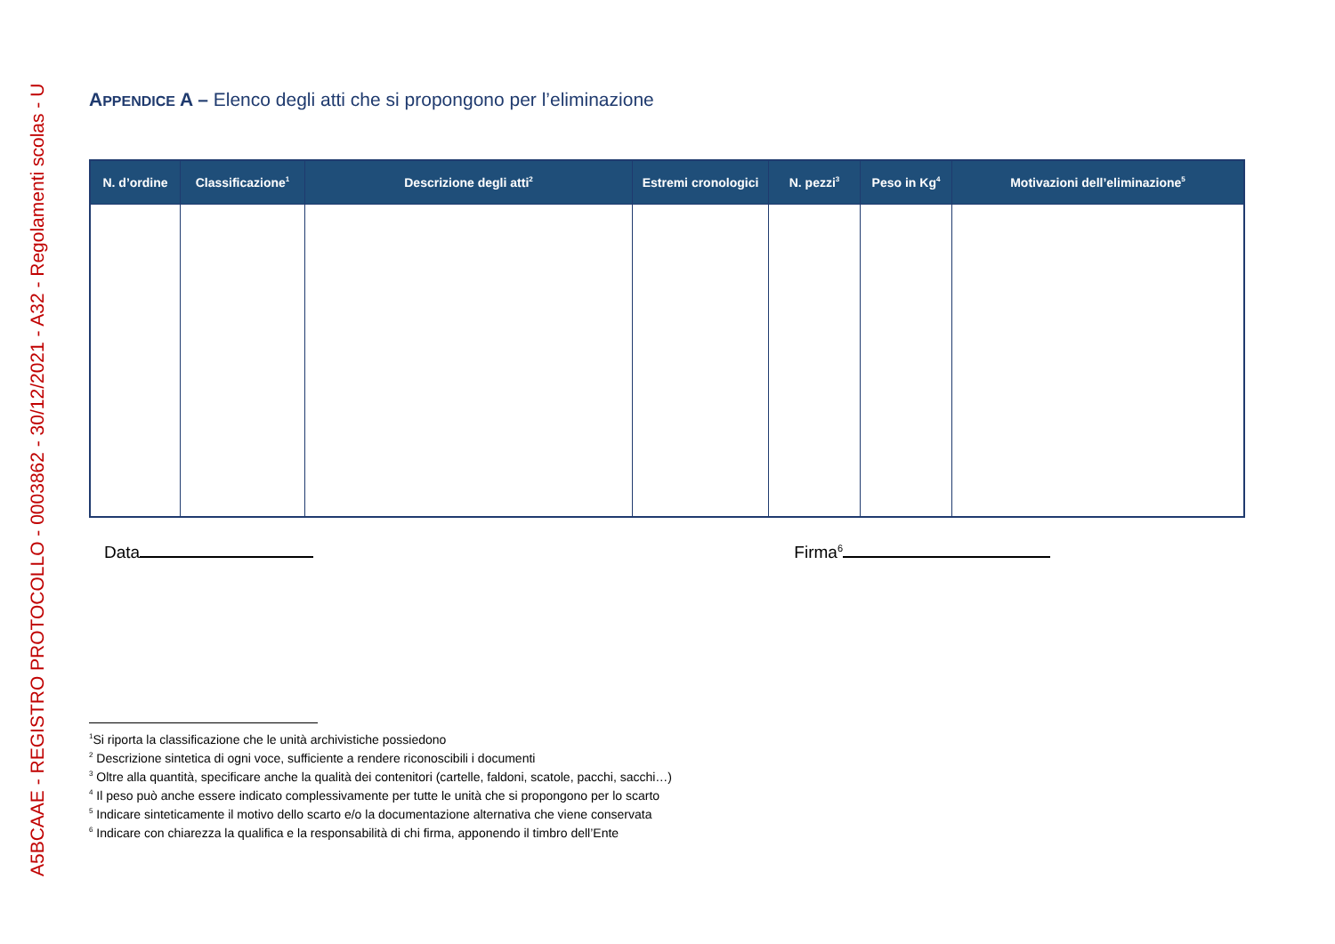A5BCAAE - REGISTRO PROTOCOLLO - 0003862 - 30/12/2021 - A32 - Regolamenti scolas - U
APPENDICE A – Elenco degli atti che si propongono per l’eliminazione
| N. d’ordine | Classificazione<sup>1</sup> | Descrizione degli atti<sup>2</sup> | Estremi cronologici | N. pezzi<sup>3</sup> | Peso in Kg<sup>4</sup> | Motivazioni dell’eliminazione<sup>5</sup> |
| --- | --- | --- | --- | --- | --- | --- |
Data Firma<sup>6</sup>
<sup>1</sup> Si riporta la classificazione che le unità archivistiche possiedono
<sup>2</sup> Descrizione sintetica di ogni voce, sufficiente a rendere riconoscibili i documenti
<sup>3</sup> Oltre alla quantità, specificare anche la qualità dei contenitori (cartelle, faldoni, scatole, pacchi, sacchi…)
<sup>4</sup> Il peso può anche essere indicato complessivamente per tutte le unità che si propongono per lo scarto
<sup>5</sup> Indicare sinteticamente il motivo dello scarto e/o la documentazione alternativa che viene conservata
<sup>6</sup> Indicare con chiarezza la qualifica e la responsabilità di chi firma, apponendo il timbro dell’Ente